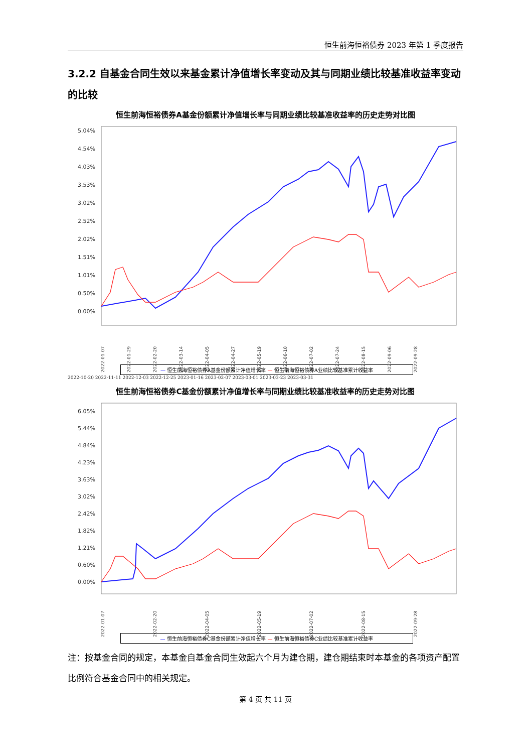恒生前海恒裕债券 2023 年第 1 季度报告
3.2.2 自基金合同生效以来基金累计净值增长率变动及其与同期业绩比较基准收益率变动的比较
恒生前海恒裕债券A基金份额累计净值增长率与同期业绩比较基准收益率的历史走势对比图
5.04%
4.54%
4.03%
3.53%
3.02%
2.52%
2.02%
1.51%
1.01%
0.50%
0.00%
2022-01-07
2022-01-29
2022-02-20
2022-03-14
2022-04-05
2022-04-27
2022-05-19
2022-06-10
2022-07-02
2022-07-24
2022-08-15
2022-09-06
2022-09-28
— 恒生前海恒裕债券A基金份额累计净值增长率 — 恒生前海恒裕债券A业绩比较基准累计收益率
2022-10-20 2022-11-11 2022-12-03 2022-12-25 2023-01-16 2023-02-07 2023-03-01 2023-03-23 2023-03-31
恒生前海恒裕债券C基金份额累计净值增长率与同期业绩比较基准收益率的历史走势对比图
6.05%
5.44%
4.84%
4.23%
3.63%
3.02%
2.42%
1.82%
1.21%
0.60%
0.00%
2022-01-07
2022-02-20
2022-04-05
2022-05-19
2022-07-02
2022-08-15
2022-09-28
— 恒生前海恒裕债券C基金份额累计净值增长率 — 恒生前海恒裕债券C业绩比较基准累计收益率
注：按基金合同的规定，本基金自基金合同生效起六个月为建仓期，建仓期结束时本基金的各项资产配置比例符合基金合同中的相关规定。
第 4 页 共 11 页